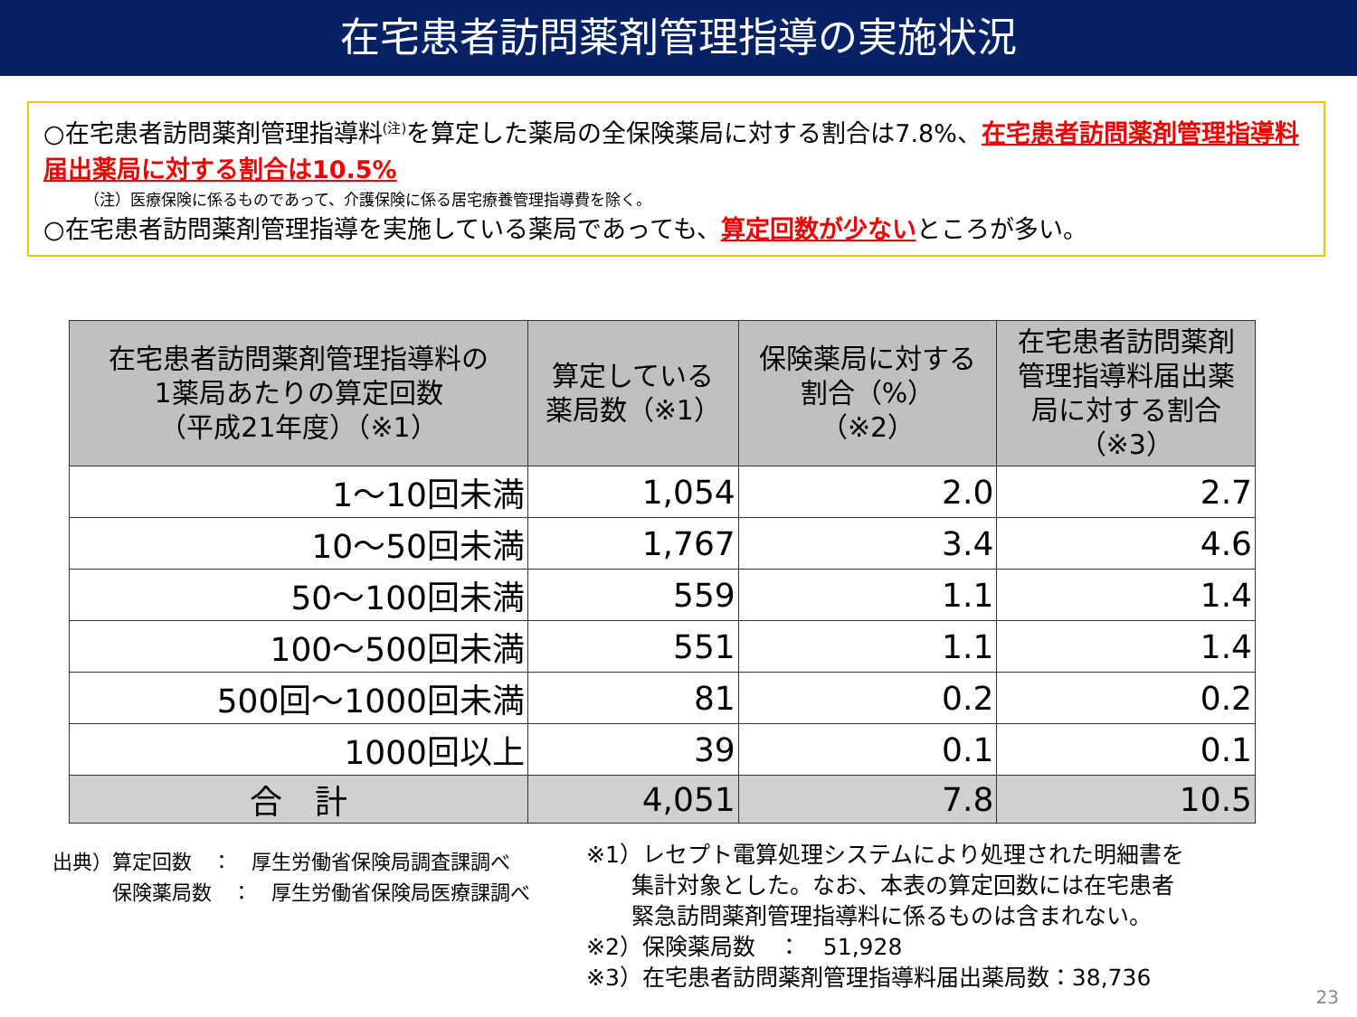在宅患者訪問薬剤管理指導の実施状況
○在宅患者訪問薬剤管理指導料<sup>(注)</sup>を算定した薬局の全保険薬局に対する割合は7.8%、在宅患者訪問薬剤管理指導料届出薬局に対する割合は10.5%
（注）医療保険に係るものであって、介護保険に係る居宅療養管理指導費を除く。
○在宅患者訪問薬剤管理指導を実施している薬局であっても、算定回数が少ないところが多い。
| 在宅患者訪問薬剤管理指導料の 1薬局あたりの算定回数 （平成21年度）（※1） | 算定している 薬局数（※1） | 保険薬局に対する 割合（%） （※2） | 在宅患者訪問薬剤 管理指導料届出薬 局に対する割合 （※3） |
| --- | --- | --- | --- |
| 1～10回未満 | 1,054 | 2.0 | 2.7 |
| 10～50回未満 | 1,767 | 3.4 | 4.6 |
| 50～100回未満 | 559 | 1.1 | 1.4 |
| 100～500回未満 | 551 | 1.1 | 1.4 |
| 500回～1000回未満 | 81 | 0.2 | 0.2 |
| 1000回以上 | 39 | 0.1 | 0.1 |
| 合 計 | 4,051 | 7.8 | 10.5 |
出典）算定回数　：　厚生労働省保険局調査課調べ
　　　保険薬局数　：　厚生労働省保険局医療課調べ
※1）レセプト電算処理システムにより処理された明細書を
　　集計対象とした。なお、本表の算定回数には在宅患者
　　緊急訪問薬剤管理指導料に係るものは含まれない。
※2）保険薬局数　：　51,928
※3）在宅患者訪問薬剤管理指導料届出薬局数：38,736
23